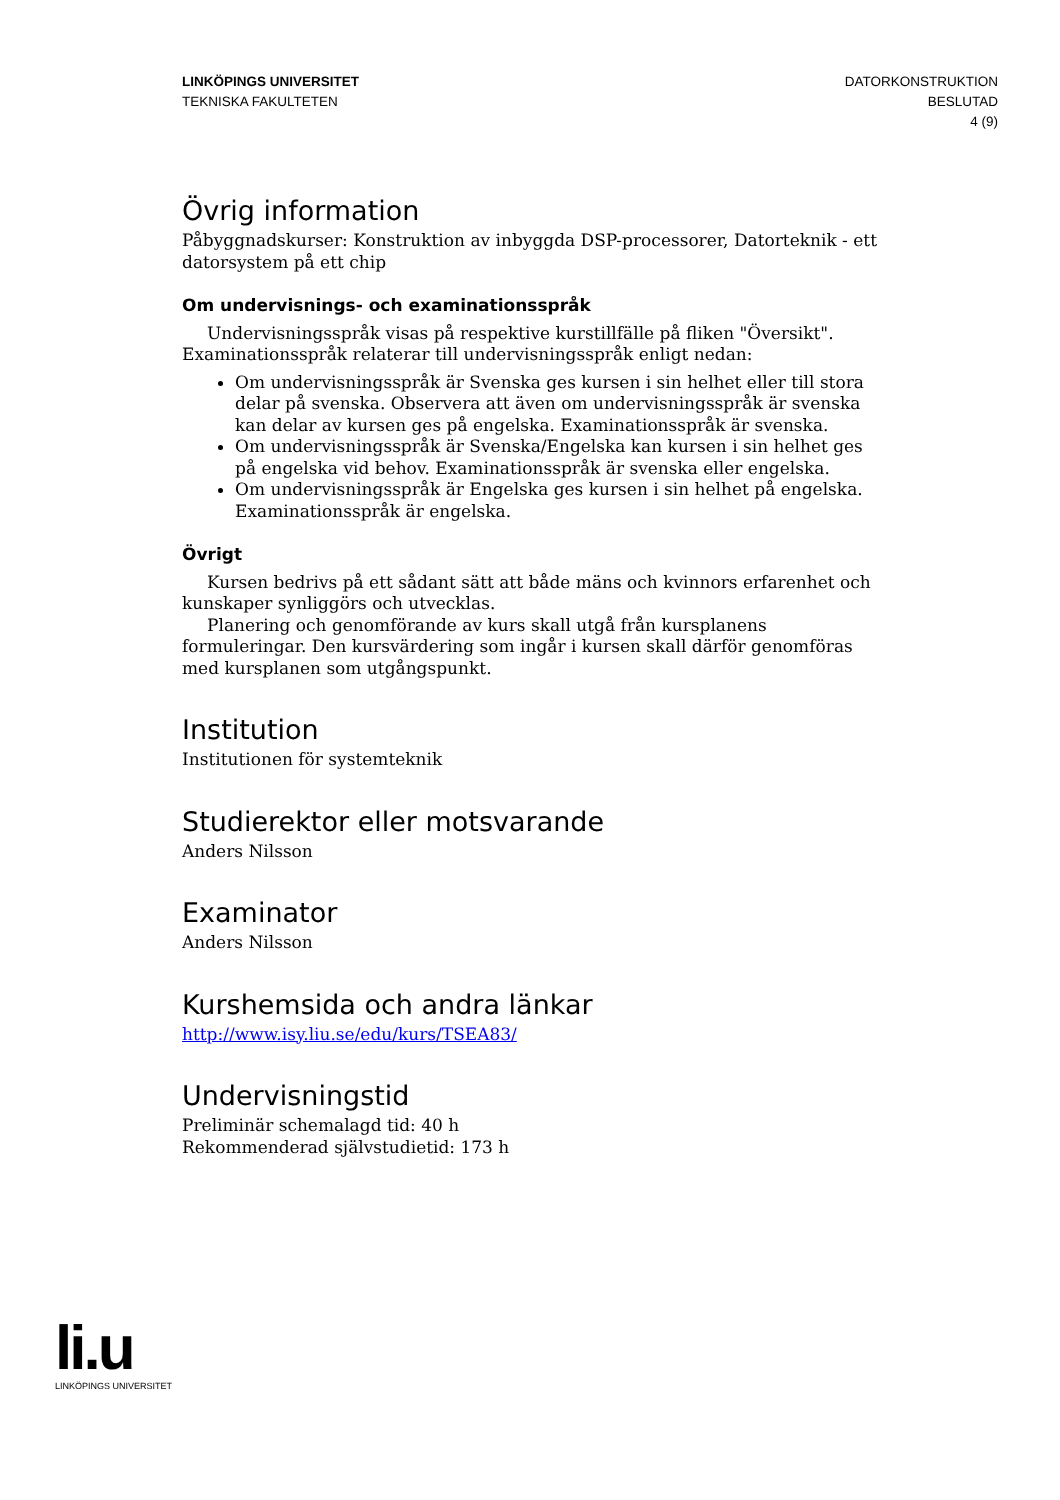LINKÖPINGS UNIVERSITET
TEKNISKA FAKULTETEN
DATORKONSTRUKTION
BESLUTAD
4 (9)
Övrig information
Påbyggnadskurser: Konstruktion av inbyggda DSP-processorer, Datorteknik - ett datorsystem på ett chip
Om undervisnings- och examinationsspråk
Undervisningsspråk visas på respektive kurstillfälle på fliken "Översikt".
Examinationsspråk relaterar till undervisningsspråk enligt nedan:
Om undervisningsspråk är Svenska ges kursen i sin helhet eller till stora delar på svenska. Observera att även om undervisningsspråk är svenska kan delar av kursen ges på engelska. Examinationsspråk är svenska.
Om undervisningsspråk är Svenska/Engelska kan kursen i sin helhet ges på engelska vid behov. Examinationsspråk är svenska eller engelska.
Om undervisningsspråk är Engelska ges kursen i sin helhet på engelska. Examinationsspråk är engelska.
Övrigt
Kursen bedrivs på ett sådant sätt att både mäns och kvinnors erfarenhet och kunskaper synliggörs och utvecklas.
Planering och genomförande av kurs skall utgå från kursplanens formuleringar. Den kursvärdering som ingår i kursen skall därför genomföras med kursplanen som utgångspunkt.
Institution
Institutionen för systemteknik
Studierektor eller motsvarande
Anders Nilsson
Examinator
Anders Nilsson
Kurshemsida och andra länkar
http://www.isy.liu.se/edu/kurs/TSEA83/
Undervisningstid
Preliminär schemalagd tid: 40 h
Rekommenderad självstudietid: 173 h
li.u
LINKÖPINGS UNIVERSITET